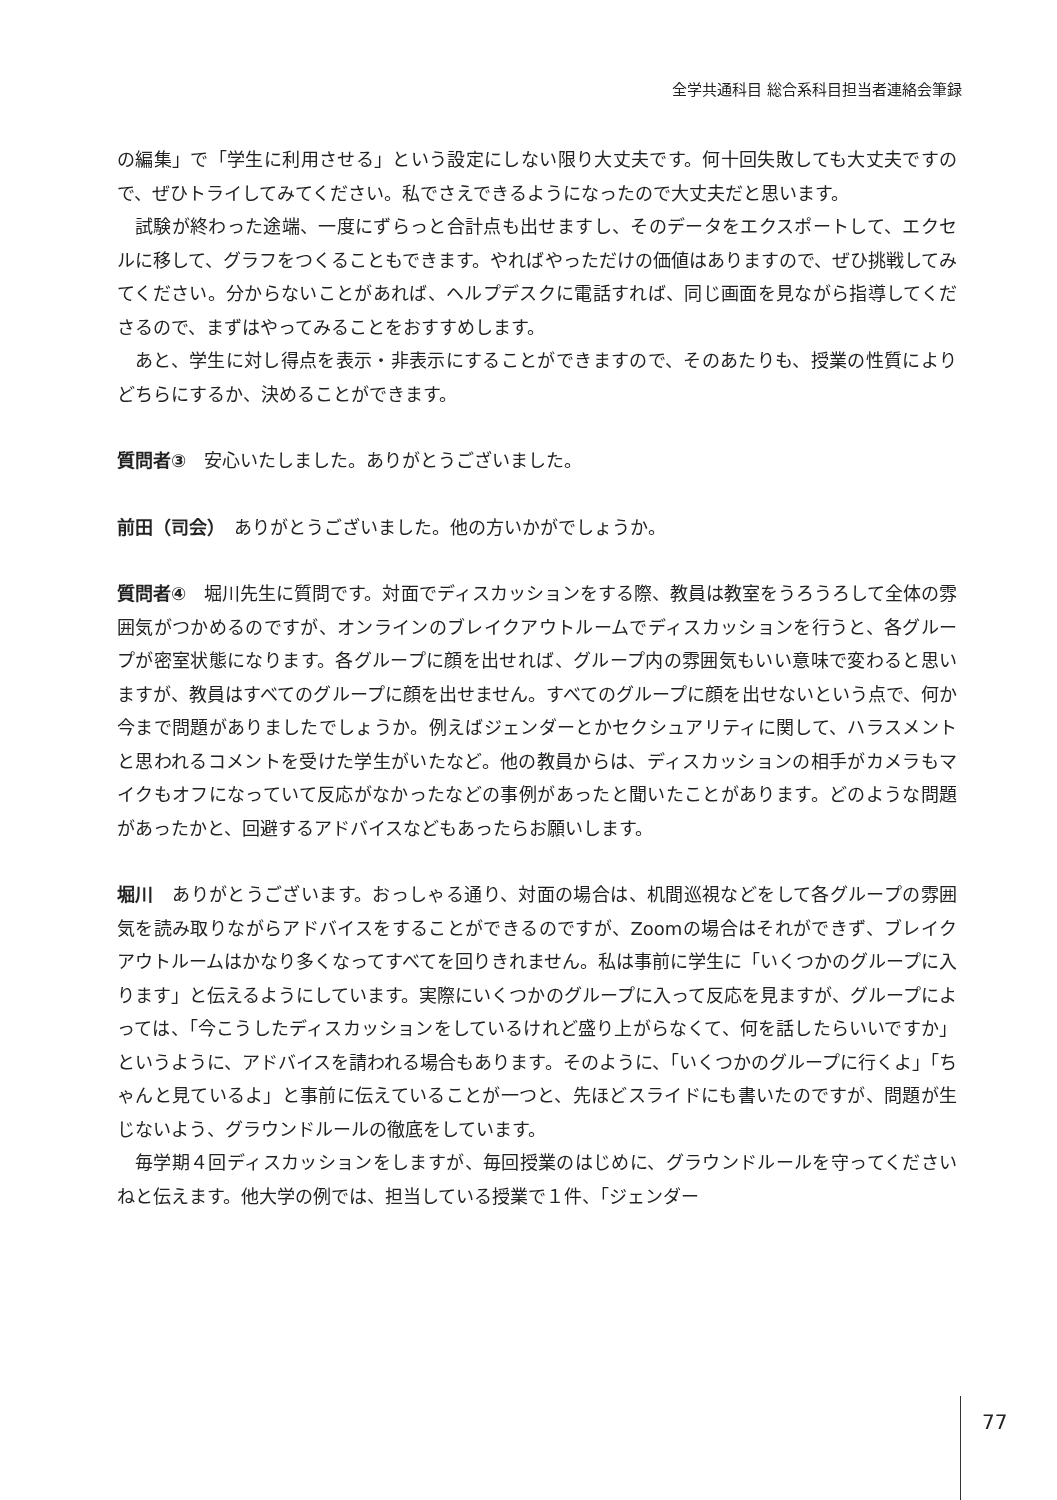全学共通科目 総合系科目担当者連絡会筆録
の編集」で「学生に利用させる」という設定にしない限り大丈夫です。何十回失敗しても大丈夫ですので、ぜひトライしてみてください。私でさえできるようになったので大丈夫だと思います。
試験が終わった途端、一度にずらっと合計点も出せますし、そのデータをエクスポートして、エクセルに移して、グラフをつくることもできます。やればやっただけの価値はありますので、ぜひ挑戦してみてください。分からないことがあれば、ヘルプデスクに電話すれば、同じ画面を見ながら指導してくださるので、まずはやってみることをおすすめします。
あと、学生に対し得点を表示・非表示にすることができますので、そのあたりも、授業の性質によりどちらにするか、決めることができます。
質問者③　安心いたしました。ありがとうございました。
前田（司会）　ありがとうございました。他の方いかがでしょうか。
質問者④　堀川先生に質問です。対面でディスカッションをする際、教員は教室をうろうろして全体の雰囲気がつかめるのですが、オンラインのブレイクアウトルームでディスカッションを行うと、各グループが密室状態になります。各グループに顔を出せれば、グループ内の雰囲気もいい意味で変わると思いますが、教員はすべてのグループに顔を出せません。すべてのグループに顔を出せないという点で、何か今まで問題がありましたでしょうか。例えばジェンダーとかセクシュアリティに関して、ハラスメントと思われるコメントを受けた学生がいたなど。他の教員からは、ディスカッションの相手がカメラもマイクもオフになっていて反応がなかったなどの事例があったと聞いたことがあります。どのような問題があったかと、回避するアドバイスなどもあったらお願いします。
堀川　ありがとうございます。おっしゃる通り、対面の場合は、机間巡視などをして各グループの雰囲気を読み取りながらアドバイスをすることができるのですが、Zoomの場合はそれができず、ブレイクアウトルームはかなり多くなってすべてを回りきれません。私は事前に学生に「いくつかのグループに入ります」と伝えるようにしています。実際にいくつかのグループに入って反応を見ますが、グループによっては、「今こうしたディスカッションをしているけれど盛り上がらなくて、何を話したらいいですか」というように、アドバイスを請われる場合もあります。そのように、「いくつかのグループに行くよ」「ちゃんと見ているよ」と事前に伝えていることが一つと、先ほどスライドにも書いたのですが、問題が生じないよう、グラウンドルールの徹底をしています。
毎学期４回ディスカッションをしますが、毎回授業のはじめに、グラウンドルールを守ってくださいねと伝えます。他大学の例では、担当している授業で１件、「ジェンダー
77